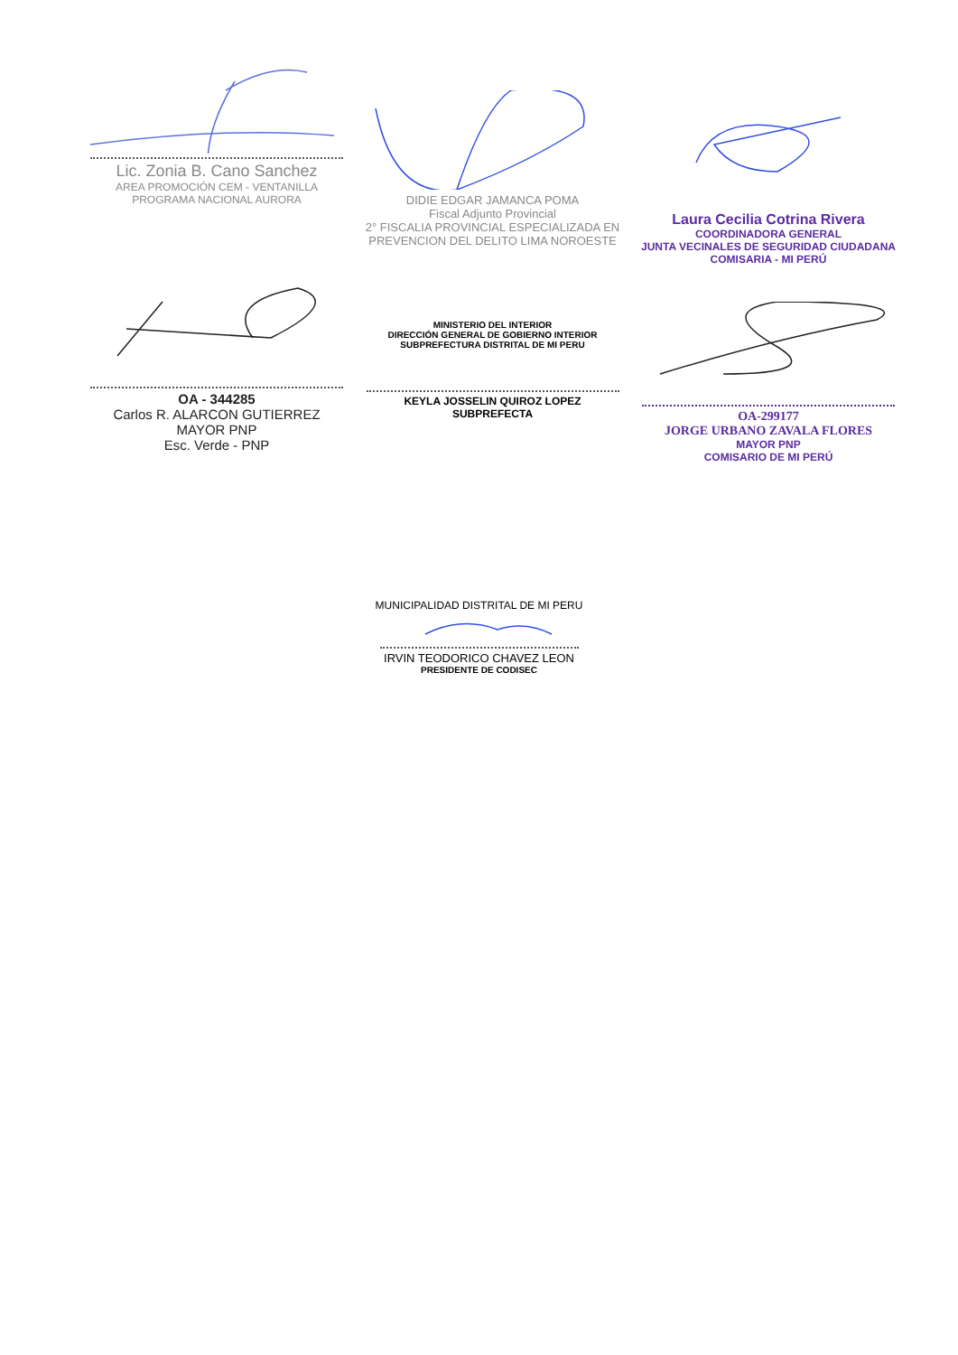Lic. Zonia B. Cano Sanchez
AREA PROMOCIÓN CEM - VENTANILLA
PROGRAMA NACIONAL AURORA
DIDIE EDGAR JAMANCA POMA
Fiscal Adjunto Provincial
2° FISCALIA PROVINCIAL ESPECIALIZADA EN
PREVENCION DEL DELITO LIMA NOROESTE
Laura Cecilia Cotrina Rivera
COORDINADORA GENERAL
JUNTA VECINALES DE SEGURIDAD CIUDADANA
COMISARIA - MI PERÚ
OA - 344285
Carlos R. ALARCON GUTIERREZ
MAYOR PNP
Esc. Verde - PNP
MINISTERIO DEL INTERIOR
DIRECCIÓN GENERAL DE GOBIERNO INTERIOR
SUBPREFECTURA DISTRITAL DE MI PERU
KEYLA JOSSELIN QUIROZ LOPEZ
SUBPREFECTA
OA-299177
JORGE URBANO ZAVALA FLORES
MAYOR PNP
COMISARIO DE MI PERÚ
MUNICIPALIDAD DISTRITAL DE MI PERU
IRVIN TEODORICO CHAVEZ LEON
PRESIDENTE DE CODISEC